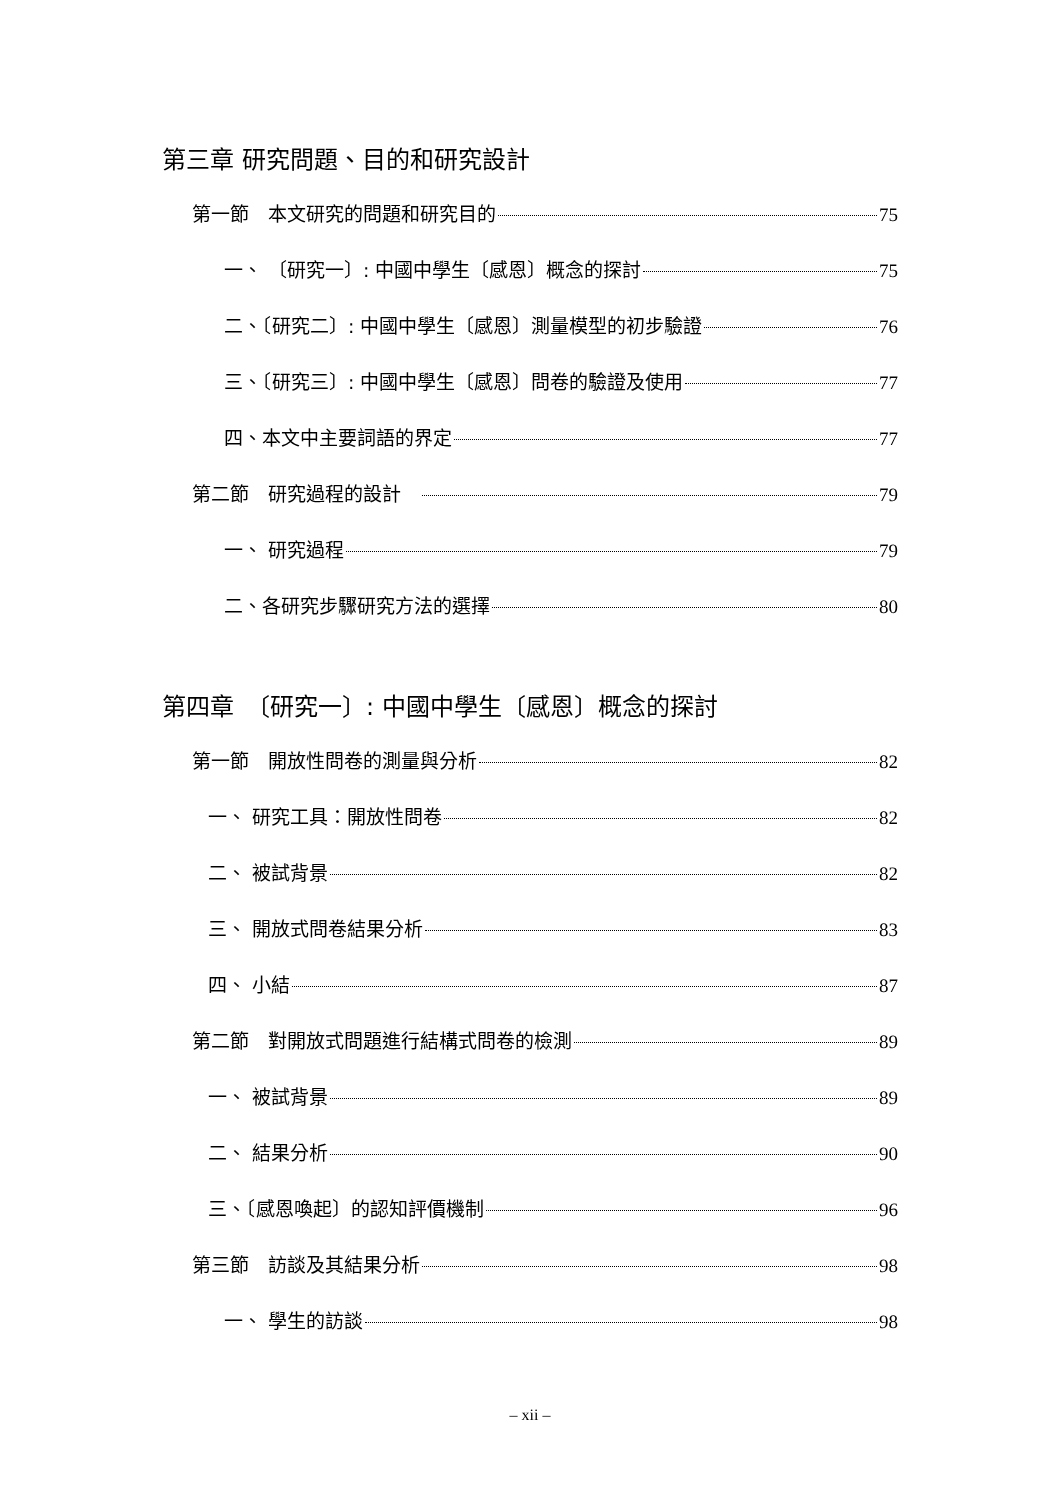第三章 研究問題、目的和研究設計
第一節　本文研究的問題和研究目的 75
一、 〔研究一〕: 中國中學生〔感恩〕概念的探討 75
二、〔研究二〕: 中國中學生〔感恩〕測量模型的初步驗證 76
三、〔研究三〕: 中國中學生〔感恩〕問卷的驗證及使用 77
四、本文中主要詞語的界定 77
第二節　研究過程的設計　 79
一、 研究過程 79
二、各研究步驟研究方法的選擇 80
第四章　〔研究一〕: 中國中學生〔感恩〕概念的探討
第一節　開放性問卷的測量與分析 82
一、 研究工具：開放性問卷 82
二、 被試背景 82
三、 開放式問卷結果分析 83
四、 小結 87
第二節　對開放式問題進行結構式問卷的檢測 89
一、 被試背景 89
二、 結果分析 90
三、〔感恩喚起〕的認知評價機制 96
第三節　訪談及其結果分析 98
一、 學生的訪談 98
– xii –